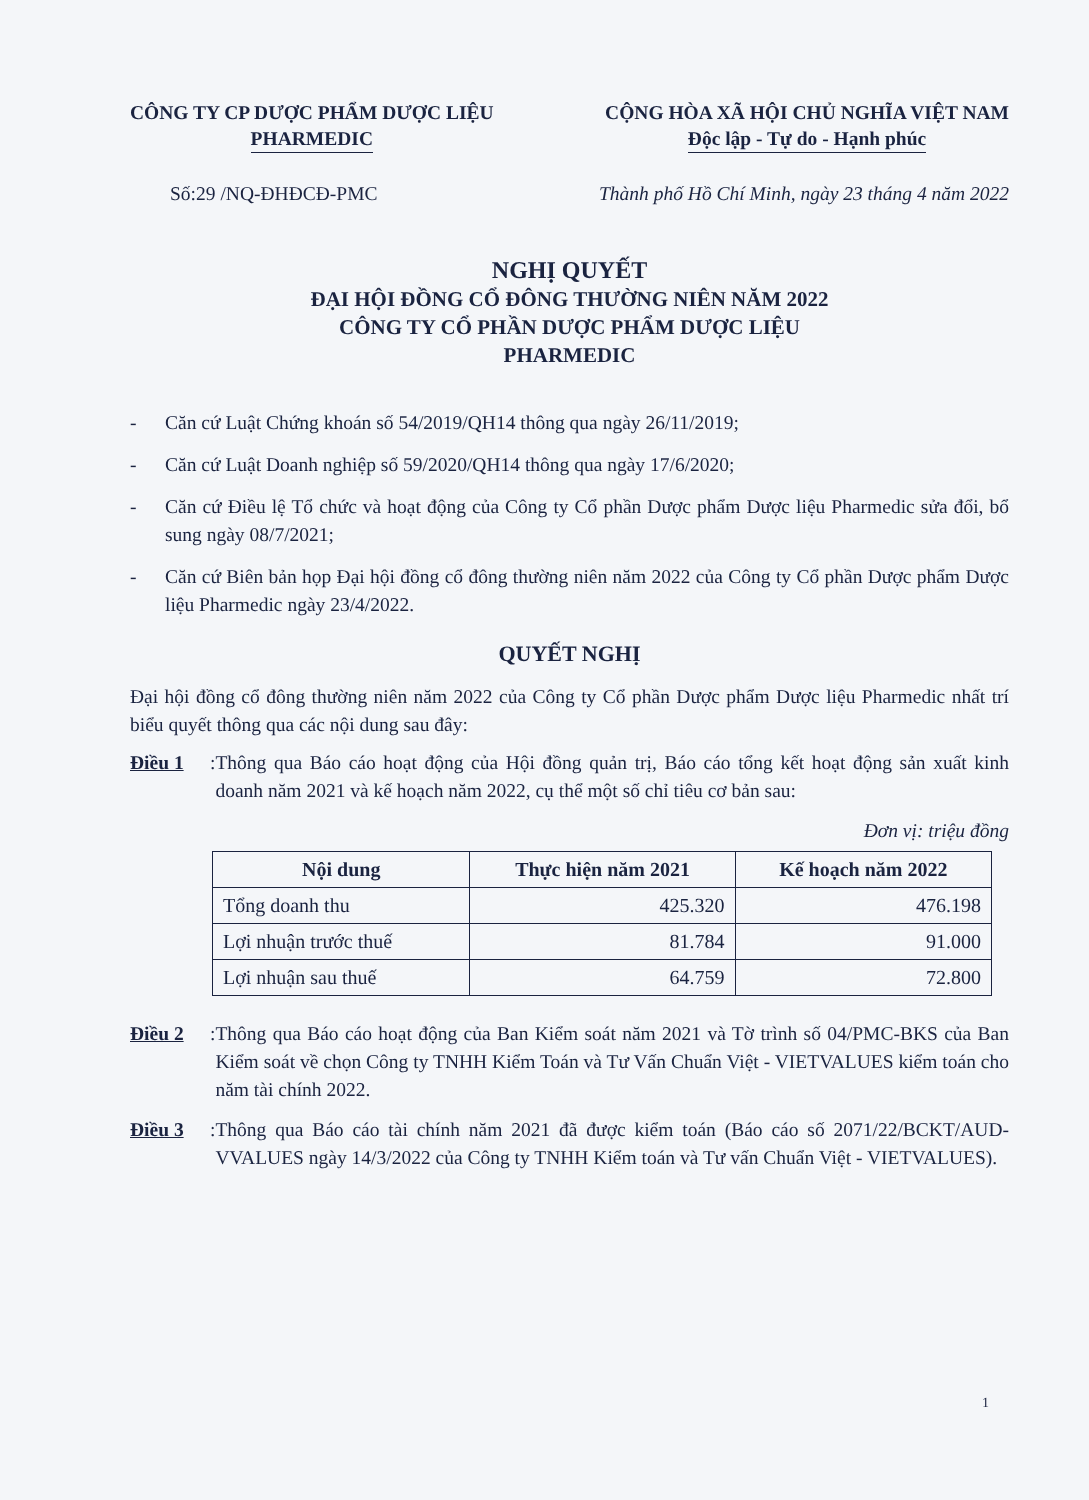CÔNG TY CP DƯỢC PHẨM DƯỢC LIỆU
PHARMEDIC
CỘNG HÒA XÃ HỘI CHỦ NGHĨA VIỆT NAM
Độc lập - Tự do - Hạnh phúc
Số:29 /NQ-ĐHĐCĐ-PMC Thành phố Hồ Chí Minh, ngày 23 tháng 4 năm 2022
NGHỊ QUYẾT
ĐẠI HỘI ĐỒNG CỔ ĐÔNG THƯỜNG NIÊN NĂM 2022
CÔNG TY CỔ PHẦN DƯỢC PHẨM DƯỢC LIỆU
PHARMEDIC
- Căn cứ Luật Chứng khoán số 54/2019/QH14 thông qua ngày 26/11/2019;
- Căn cứ Luật Doanh nghiệp số 59/2020/QH14 thông qua ngày 17/6/2020;
- Căn cứ Điều lệ Tổ chức và hoạt động của Công ty Cổ phần Dược phẩm Dược liệu Pharmedic sửa đổi, bổ sung ngày 08/7/2021;
- Căn cứ Biên bản họp Đại hội đồng cổ đông thường niên năm 2022 của Công ty Cổ phần Dược phẩm Dược liệu Pharmedic ngày 23/4/2022.
QUYẾT NGHỊ
Đại hội đồng cổ đông thường niên năm 2022 của Công ty Cổ phần Dược phẩm Dược liệu Pharmedic nhất trí biểu quyết thông qua các nội dung sau đây:
Điều 1: Thông qua Báo cáo hoạt động của Hội đồng quản trị, Báo cáo tổng kết hoạt động sản xuất kinh doanh năm 2021 và kế hoạch năm 2022, cụ thể một số chỉ tiêu cơ bản sau:
Đơn vị: triệu đồng
| Nội dung | Thực hiện năm 2021 | Kế hoạch năm 2022 |
| --- | --- | --- |
| Tổng doanh thu | 425.320 | 476.198 |
| Lợi nhuận trước thuế | 81.784 | 91.000 |
| Lợi nhuận sau thuế | 64.759 | 72.800 |
Điều 2: Thông qua Báo cáo hoạt động của Ban Kiểm soát năm 2021 và Tờ trình số 04/PMC-BKS của Ban Kiểm soát về chọn Công ty TNHH Kiểm Toán và Tư Vấn Chuẩn Việt - VIETVALUES kiểm toán cho năm tài chính 2022.
Điều 3: Thông qua Báo cáo tài chính năm 2021 đã được kiểm toán (Báo cáo số 2071/22/BCKT/AUD-VVALUES ngày 14/3/2022 của Công ty TNHH Kiểm toán và Tư vấn Chuẩn Việt - VIETVALUES).
1